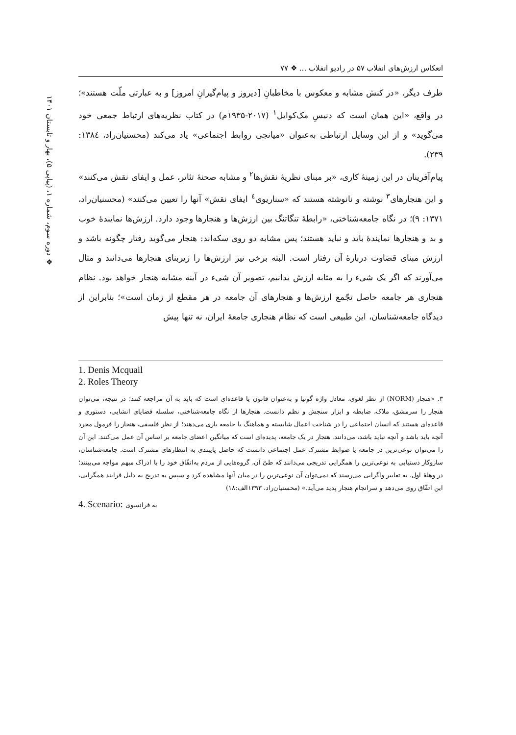❖ دوره سوم، شماره ۱، (پیاپی ۵)، بهار و تابستان ۱۴۰۱
انعکاس ارزش‌های انقلاب ۵۷ در رادیو انقلاب … ❖ ۷۷
طرف دیگر، «در کنش مشابه و معکوس با مخاطبانِ [دیروز و پیام‌گیرانِ امروز] و به عبارتی ملّت هستند»؛ در واقع، «این همان است که دنیسِ مک‌کوایل<sup>۱</sup> (۲۰۱۷-۱۹۳۵م) در کتاب نظریه‌های ارتباط جمعی خود می‌گوید» و از این وسایل ارتباطی به‌عنوان «میانجی روابط اجتماعی» یاد می‌کند (محسنیان‌راد، ۱۳۸٤: ۲۳۹).
پیام‌آفرینان در این زمینهٔ کاری، «بر مبنای نظریهٔ نقش‌ها<sup>۲</sup> و مشابه صحنهٔ تئاتر، عمل و ایفای نقش می‌کنند» و این هنجارهای<sup>۳</sup> نوشته و نانوشته هستند که «سناریوی<sup>٤</sup> ایفای نقش» آنها را تعیین می‌کنند» (محسنیان‌راد، ۱۳۷۱: ۹)؛ در نگاه جامعه‌شناختی، «رابطهٔ تنگاتنگ بین ارزش‌ها و هنجارها وجود دارد. ارزش‌ها نمایندهٔ خوب و بد و هنجارها نمایندهٔ باید و نباید هستند؛ پس مشابه دو روی سکه‌اند: هنجار می‌گوید رفتار چگونه باشد و ارزش مبنای قضاوت دربارهٔ آن رفتار است. البته برخی نیز ارزش‌ها را زیربنای هنجارها می‌دانند و مثال می‌آورند که اگر یک شیء را به مثابه ارزش بدانیم، تصویر آن شیء در آینه مشابه هنجار خواهد بود. نظام هنجاری هر جامعه حاصل تجّمع ارزش‌ها و هنجارهای آن جامعه در هر مقطع از زمان است»؛ بنابراین از دیدگاه جامعه‌شناسان، این طبیعی است که نظام هنجاری جامعهٔ ایران، نه تنها پیش
1. Denis Mcquail
2. Roles Theory
۳. «هنجار (NORM) از نظر لغوی، معادل واژه گونیا و به‌عنوان قانون یا قاعده‌ای است که باید به آن مراجعه کنند؛ در نتیجه، می‌توان هنجار را سرمشق، ملاک، ضابطه و ابزار سنجش و نظم دانست. هنجارها از نگاه جامعه‌شناختی، سلسله قضایای انشایی، دستوری و قاعده‌ای هستند که انسان اجتماعی را در شناخت اعمال شایسته و هماهنگ با جامعه یاری می‌دهند؛ از نظر فلسفی، هنجار را فرمول مجرد آنچه باید باشد و آنچه نباید باشد، می‌دانند. هنجار در یک جامعه، پدیده‌ای است که میانگین اعضای جامعه بر اساس آن عمل می‌کنند. این آن را می‌توان نوعی‌ترین در جامعه یا ضوابط مشترک عمل اجتماعی دانست که حاصل پایبندی به انتظارهای مشترک است. جامعه‌شناسان، سازوکار دستیابی به نوعی‌ترین را همگرایی تدریجی می‌دانند که طیّ آن، گروه‌هایی از مردم به‌اتفّاق خود را با ادراک مبهم مواجه می‌بینند؛ در وهلهٔ اول، به تعابیر واگرایی می‌رسند که نمی‌توان آن نوعی‌ترین را در میان آنها مشاهده کرد و سپس به تدریج به دلیل فرایند همگرایی، این اتفّاق روی می‌دهد و سرانجام هنجار پدید می‌آید.» (محسنیان‌راد، ۱۳۹۳الف:۱۸)
4. Scenario: به فرانسوی